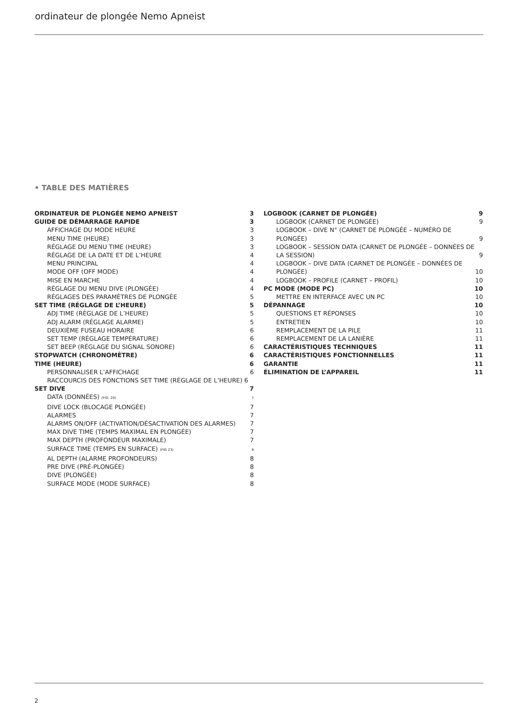ordinateur de plongée Nemo Apneist
• TABLE DES MATIÈRES
ORDINATEUR DE PLONGÉE NEMO APNEIST 3
GUIDE DE DÉMARRAGE RAPIDE 3
AFFICHAGE DU MODE HEURE 3
MENU TIME (HEURE) 3
RÉGLAGE DU MENU TIME (HEURE) 3
RÉGLAGE DE LA DATE ET DE L’HEURE 4
MENU PRINCIPAL 4
MODE OFF (OFF MODE) 4
MISE EN MARCHE 4
RÉGLAGE DU MENU DIVE (PLONGÉE) 4
RÉGLAGES DES PARAMÈTRES DE PLONGÉE 5
SET TIME (RÉGLAGE DE L’HEURE) 5
ADJ TIME (RÉGLAGE DE L’HEURE) 5
ADJ ALARM (RÉGLAGE ALARME) 5
DEUXIÈME FUSEAU HORAIRE 6
SET TEMP (RÉGLAGE TEMPÉRATURE) 6
SET BEEP (RÉGLAGE DU SIGNAL SONORE) 6
STOPWATCH (CHRONOMÈTRE) 6
TIME (HEURE) 6
PERSONNALISER L’AFFICHAGE 6
RACCOURCIS DES FONCTIONS SET TIME (RÉGLAGE DE L’HEURE) 6
SET DIVE 7
DATA (DONNÉES) (FIG. 20) 7
DIVE LOCK (BLOCAGE PLONGÉE) 7
ALARMES 7
ALARMS ON/OFF (ACTIVATION/DÉSACTIVATION DES ALARMES) 7
MAX DIVE TIME (TEMPS MAXIMAL EN PLONGÉE) 7
MAX DEPTH (PROFONDEUR MAXIMALE) 7
SURFACE TIME (TEMPS EN SURFACE) (FIG 23) 8
AL DEPTH (ALARME PROFONDEURS) 8
PRE DIVE (PRÉ-PLONGÉE) 8
DIVE (PLONGÉE) 8
SURFACE MODE (MODE SURFACE) 8
LOGBOOK (CARNET DE PLONGÉE) 9
LOGBOOK (CARNET DE PLONGÉE) 9
LOGBOOK – DIVE N° (CARNET DE PLONGÉE – NUMÉRO DE PLONGÉE) 9
LOGBOOK – SESSION DATA (CARNET DE PLONGÉE – DONNÉES DE LA SESSION) 9
LOGBOOK – DIVE DATA (CARNET DE PLONGÉE – DONNÉES DE PLONGÉE) 10
LOGBOOK – PROFILE (CARNET – PROFIL) 10
PC MODE (MODE PC) 10
METTRE EN INTERFACE AVEC UN PC 10
DÉPANNAGE 10
QUESTIONS ET RÉPONSES 10
ENTRETIEN 10
REMPLACEMENT DE LA PILE 11
REMPLACEMENT DE LA LANIÈRE 11
CARACTÉRISTIQUES TECHNIQUES 11
CARACTÉRISTIQUES FONCTIONNELLES 11
GARANTIE 11
ÉLIMINATION DE L’APPAREIL 11
2